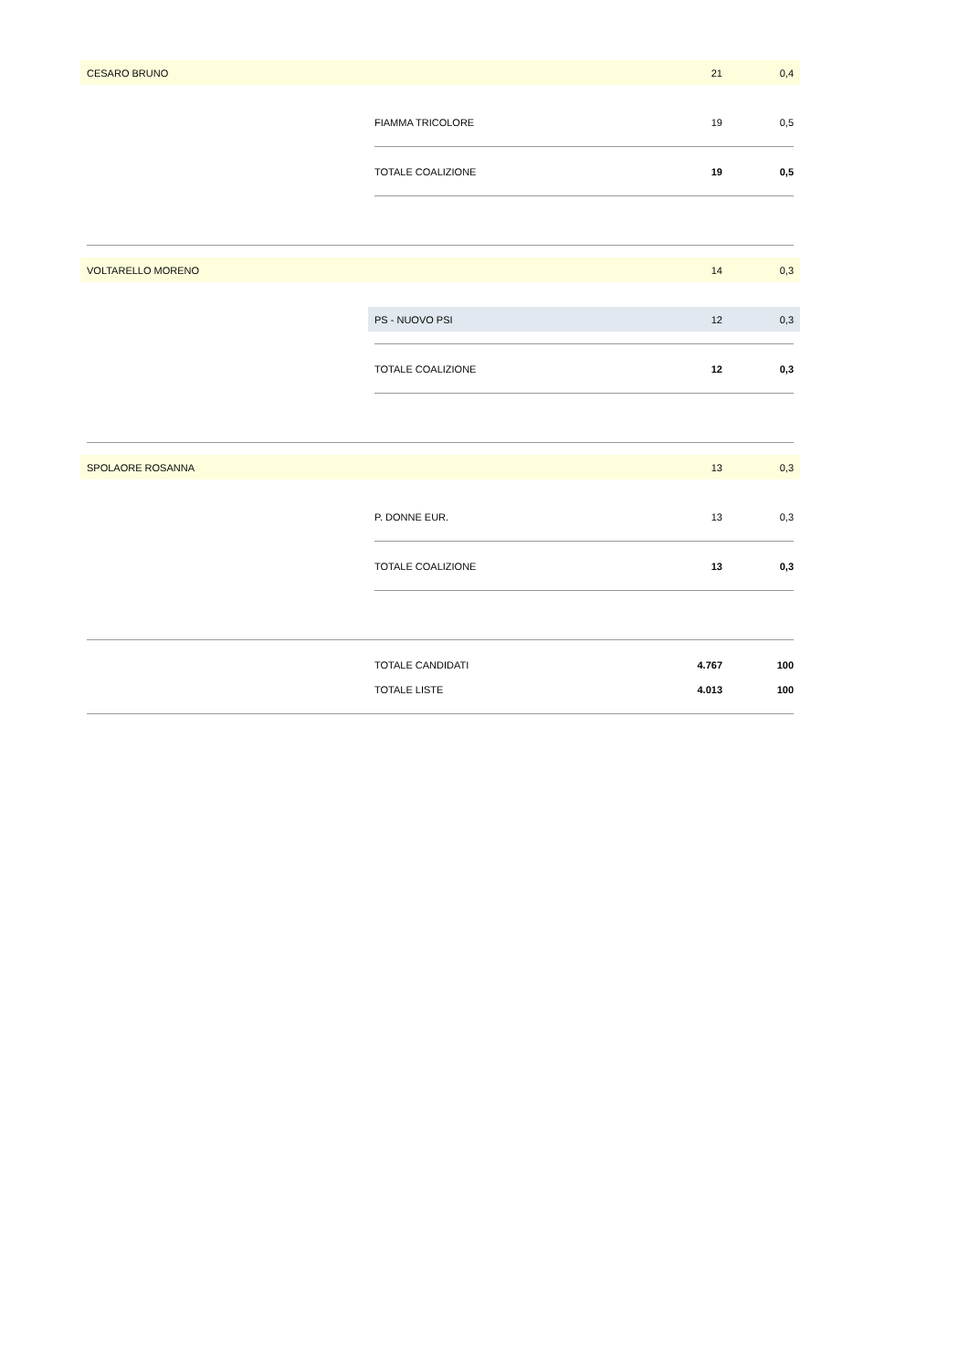CESARO BRUNO 21 0,4
FIAMMA TRICOLORE 19 0,5
TOTALE COALIZIONE 19 0,5
VOLTARELLO MORENO 14 0,3
PS - NUOVO PSI 12 0,3
TOTALE COALIZIONE 12 0,3
SPOLAORE ROSANNA 13 0,3
P. DONNE EUR. 13 0,3
TOTALE COALIZIONE 13 0,3
TOTALE CANDIDATI 4.767 100
TOTALE LISTE 4.013 100